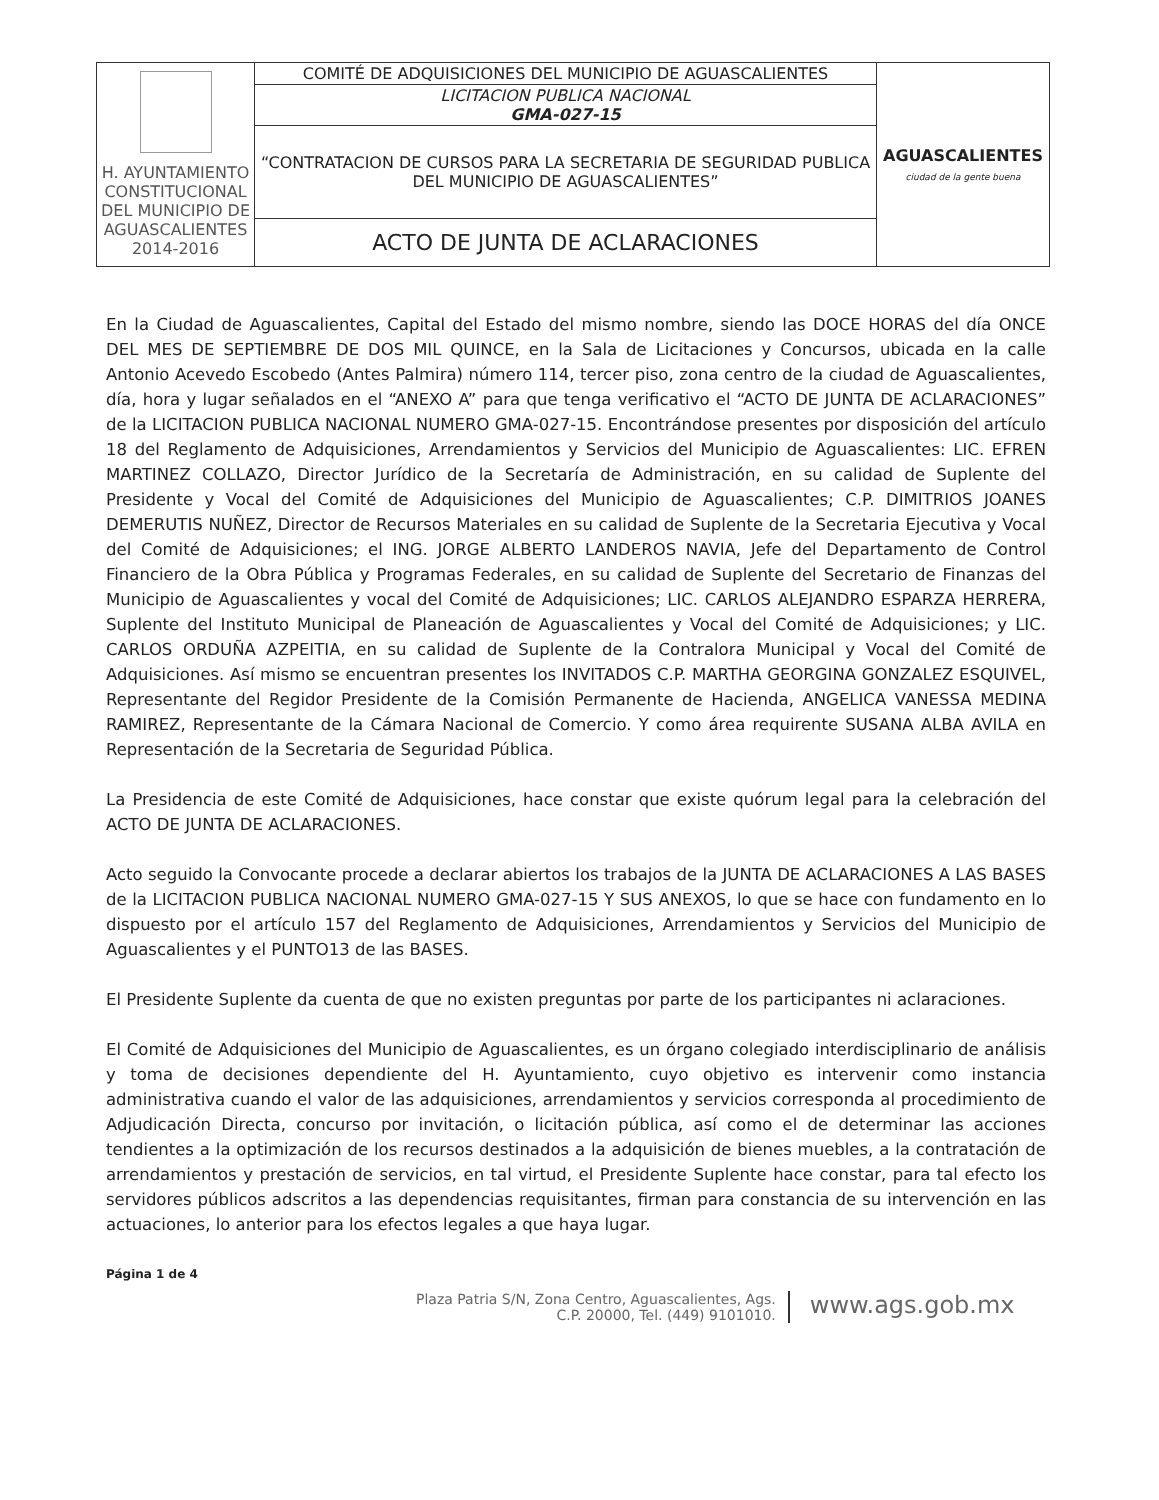| H. AYUNTAMIENTO CONSTITUCIONAL DEL MUNICIPIO DE AGUASCALIENTES 2014-2016 | COMITÉ DE ADQUISICIONES DEL MUNICIPIO DE AGUASCALIENTES | AGUASCALIENTES ciudad de la gente buena |
| | LICITACION PUBLICA NACIONAL GMA-027-15 | |
| | “CONTRATACION DE CURSOS PARA LA SECRETARIA DE SEGURIDAD PUBLICA DEL MUNICIPIO DE AGUASCALIENTES” | |
| | ACTO DE JUNTA DE ACLARACIONES | |
En la Ciudad de Aguascalientes, Capital del Estado del mismo nombre, siendo las DOCE HORAS del día ONCE DEL MES DE SEPTIEMBRE DE DOS MIL QUINCE, en la Sala de Licitaciones y Concursos, ubicada en la calle Antonio Acevedo Escobedo (Antes Palmira) número 114, tercer piso, zona centro de la ciudad de Aguascalientes, día, hora y lugar señalados en el “ANEXO A” para que tenga verificativo el “ACTO DE JUNTA DE ACLARACIONES” de la LICITACION PUBLICA NACIONAL NUMERO GMA-027-15. Encontrándose presentes por disposición del artículo 18 del Reglamento de Adquisiciones, Arrendamientos y Servicios del Municipio de Aguascalientes: LIC. EFREN MARTINEZ COLLAZO, Director Jurídico de la Secretaría de Administración, en su calidad de Suplente del Presidente y Vocal del Comité de Adquisiciones del Municipio de Aguascalientes; C.P. DIMITRIOS JOANES DEMERUTIS NUÑEZ, Director de Recursos Materiales en su calidad de Suplente de la Secretaria Ejecutiva y Vocal del Comité de Adquisiciones; el ING. JORGE ALBERTO LANDEROS NAVIA, Jefe del Departamento de Control Financiero de la Obra Pública y Programas Federales, en su calidad de Suplente del Secretario de Finanzas del Municipio de Aguascalientes y vocal del Comité de Adquisiciones; LIC. CARLOS ALEJANDRO ESPARZA HERRERA, Suplente del Instituto Municipal de Planeación de Aguascalientes y Vocal del Comité de Adquisiciones; y LIC. CARLOS ORDUÑA AZPEITIA, en su calidad de Suplente de la Contralora Municipal y Vocal del Comité de Adquisiciones. Así mismo se encuentran presentes los INVITADOS C.P. MARTHA GEORGINA GONZALEZ ESQUIVEL, Representante del Regidor Presidente de la Comisión Permanente de Hacienda, ANGELICA VANESSA MEDINA RAMIREZ, Representante de la Cámara Nacional de Comercio. Y como área requirente SUSANA ALBA AVILA en Representación de la Secretaria de Seguridad Pública.
La Presidencia de este Comité de Adquisiciones, hace constar que existe quórum legal para la celebración del ACTO DE JUNTA DE ACLARACIONES.
Acto seguido la Convocante procede a declarar abiertos los trabajos de la JUNTA DE ACLARACIONES A LAS BASES de la LICITACION PUBLICA NACIONAL NUMERO GMA-027-15 Y SUS ANEXOS, lo que se hace con fundamento en lo dispuesto por el artículo 157 del Reglamento de Adquisiciones, Arrendamientos y Servicios del Municipio de Aguascalientes y el PUNTO13 de las BASES.
El Presidente Suplente da cuenta de que no existen preguntas por parte de los participantes ni aclaraciones.
El Comité de Adquisiciones del Municipio de Aguascalientes, es un órgano colegiado interdisciplinario de análisis y toma de decisiones dependiente del H. Ayuntamiento, cuyo objetivo es intervenir como instancia administrativa cuando el valor de las adquisiciones, arrendamientos y servicios corresponda al procedimiento de Adjudicación Directa, concurso por invitación, o licitación pública, así como el de determinar las acciones tendientes a la optimización de los recursos destinados a la adquisición de bienes muebles, a la contratación de arrendamientos y prestación de servicios, en tal virtud, el Presidente Suplente hace constar, para tal efecto los servidores públicos adscritos a las dependencias requisitantes, firman para constancia de su intervención en las actuaciones, lo anterior para los efectos legales a que haya lugar.
Página 1 de 4
Plaza Patria S/N, Zona Centro, Aguascalientes, Ags.
C.P. 20000, Tel. (449) 9101010.
www.ags.gob.mx